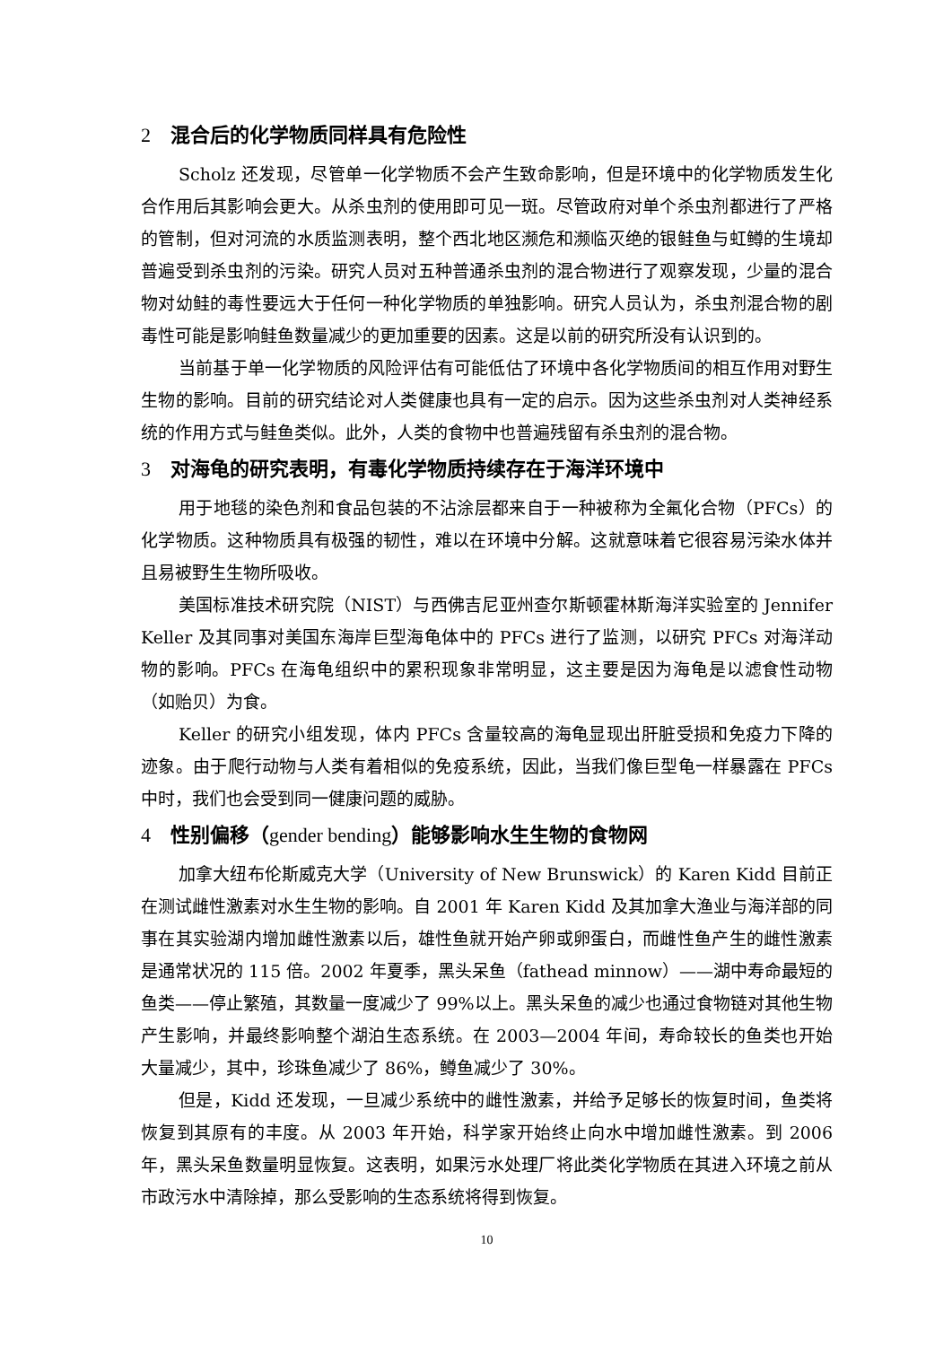2 混合后的化学物质同样具有危险性
Scholz 还发现，尽管单一化学物质不会产生致命影响，但是环境中的化学物质发生化合作用后其影响会更大。从杀虫剂的使用即可见一斑。尽管政府对单个杀虫剂都进行了严格的管制，但对河流的水质监测表明，整个西北地区濒危和濒临灭绝的银鲑鱼与虹鳟的生境却普遍受到杀虫剂的污染。研究人员对五种普通杀虫剂的混合物进行了观察发现，少量的混合物对幼鲑的毒性要远大于任何一种化学物质的单独影响。研究人员认为，杀虫剂混合物的剧毒性可能是影响鲑鱼数量减少的更加重要的因素。这是以前的研究所没有认识到的。
当前基于单一化学物质的风险评估有可能低估了环境中各化学物质间的相互作用对野生生物的影响。目前的研究结论对人类健康也具有一定的启示。因为这些杀虫剂对人类神经系统的作用方式与鲑鱼类似。此外，人类的食物中也普遍残留有杀虫剂的混合物。
3 对海龟的研究表明，有毒化学物质持续存在于海洋环境中
用于地毯的染色剂和食品包装的不沾涂层都来自于一种被称为全氟化合物（PFCs）的化学物质。这种物质具有极强的韧性，难以在环境中分解。这就意味着它很容易污染水体并且易被野生生物所吸收。
美国标准技术研究院（NIST）与西佛吉尼亚州查尔斯顿霍林斯海洋实验室的 Jennifer Keller 及其同事对美国东海岸巨型海龟体中的 PFCs 进行了监测，以研究 PFCs 对海洋动物的影响。PFCs 在海龟组织中的累积现象非常明显，这主要是因为海龟是以滤食性动物（如贻贝）为食。
Keller 的研究小组发现，体内 PFCs 含量较高的海龟显现出肝脏受损和免疫力下降的迹象。由于爬行动物与人类有着相似的免疫系统，因此，当我们像巨型龟一样暴露在 PFCs 中时，我们也会受到同一健康问题的威胁。
4 性别偏移（gender bending）能够影响水生生物的食物网
加拿大纽布伦斯威克大学（University of New Brunswick）的 Karen Kidd 目前正在测试雌性激素对水生生物的影响。自 2001 年 Karen Kidd 及其加拿大渔业与海洋部的同事在其实验湖内增加雌性激素以后，雄性鱼就开始产卵或卵蛋白，而雌性鱼产生的雌性激素是通常状况的 115 倍。2002 年夏季，黑头呆鱼（fathead minnow）——湖中寿命最短的鱼类——停止繁殖，其数量一度减少了 99%以上。黑头呆鱼的减少也通过食物链对其他生物产生影响，并最终影响整个湖泊生态系统。在 2003—2004 年间，寿命较长的鱼类也开始大量减少，其中，珍珠鱼减少了 86%，鳟鱼减少了 30%。
但是，Kidd 还发现，一旦减少系统中的雌性激素，并给予足够长的恢复时间，鱼类将恢复到其原有的丰度。从 2003 年开始，科学家开始终止向水中增加雌性激素。到 2006 年，黑头呆鱼数量明显恢复。这表明，如果污水处理厂将此类化学物质在其进入环境之前从市政污水中清除掉，那么受影响的生态系统将得到恢复。
10